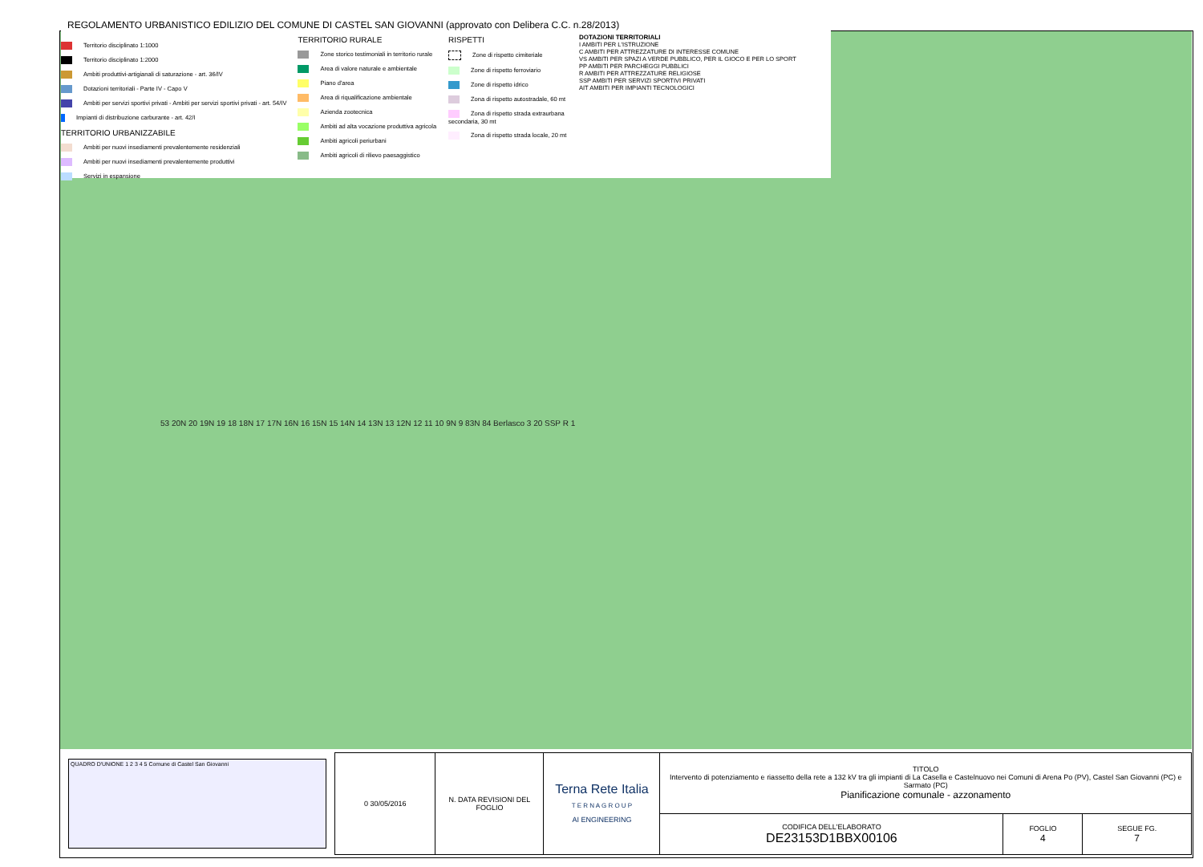REGOLAMENTO URBANISTICO EDILIZIO DEL COMUNE DI CASTEL SAN GIOVANNI (approvato con Delibera C.C. n.28/2013)
Territorio disciplinato 1:1000
Territorio disciplinato 1:2000
Ambiti produttivi-artigianali di saturazione - art. 36/IV
Dotazioni territoriali - Parte IV - Capo V
Ambiti per servizi sportivi privati - Ambiti per servizi sportivi privati - art. 54/IV
Impianti di distribuzione carburante - art. 42/I
TERRITORIO URBANIZZABILE
Ambiti per nuovi insediamenti prevalentemente residenziali
Ambiti per nuovi insediamenti prevalentemente produttivi
Servizi in espansione
TERRITORIO RURALE
Zone storico testimoniali in territorio rurale
Area di valore naturale e ambientale
Piano d'area
Area di riqualificazione ambientale
Azienda zootecnica
Ambiti ad alta vocazione produttiva agricola
Ambiti agricoli periurbani
Ambiti agricoli di rilievo paesaggistico
RISPETTI
Zone di rispetto cimiteriale
Zone di rispetto ferroviario
Zone di rispetto idrico
Zona di rispetto autostradale, 60 mt
Zona di rispetto strada extraurbana secondaria, 30 mt
Zona di rispetto strada locale, 20 mt
DOTAZIONI TERRITORIALI
I AMBITI PER L'ISTRUZIONE
C AMBITI PER ATTREZZATURE DI INTERESSE COMUNE
VS AMBITI PER SPAZI A VERDE PUBBLICO, PER IL GIOCO E PER LO SPORT
PP AMBITI PER PARCHEGGI PUBBLICI
R AMBITI PER ATTREZZATURE RELIGIOSE
SSP AMBITI PER SERVIZI SPORTIVI PRIVATI
AIT AMBITI PER IMPIANTI TECNOLOGICI
53 20N 20 19N 19 18 18N 17 17N 16N 16 15N 15 14N 14 13N 13 12N 12 11 10 9N 9 83N 84 Berlasco 3 20 SSP R 1
QUADRO D'UNIONE 1 2 3 4 5 Comune di Castel San Giovanni
| 0 30/05/2016 | N. DATA REVISIONI DEL FOGLIO | Terna Rete Italia T E R N A G R O U P AI ENGINEERING | TITOLO Intervento di potenziamento e riassetto della rete a 132 kV tra gli impianti di La Casella e Castelnuovo nei Comuni di Arena Po (PV), Castel San Giovanni (PC) e Sarmato (PC) Pianificazione comunale - azzonamento | | |
| | | | CODIFICA DELL'ELABORATO DE23153D1BBX00106 | FOGLIO 4 | SEGUE FG. 7 |